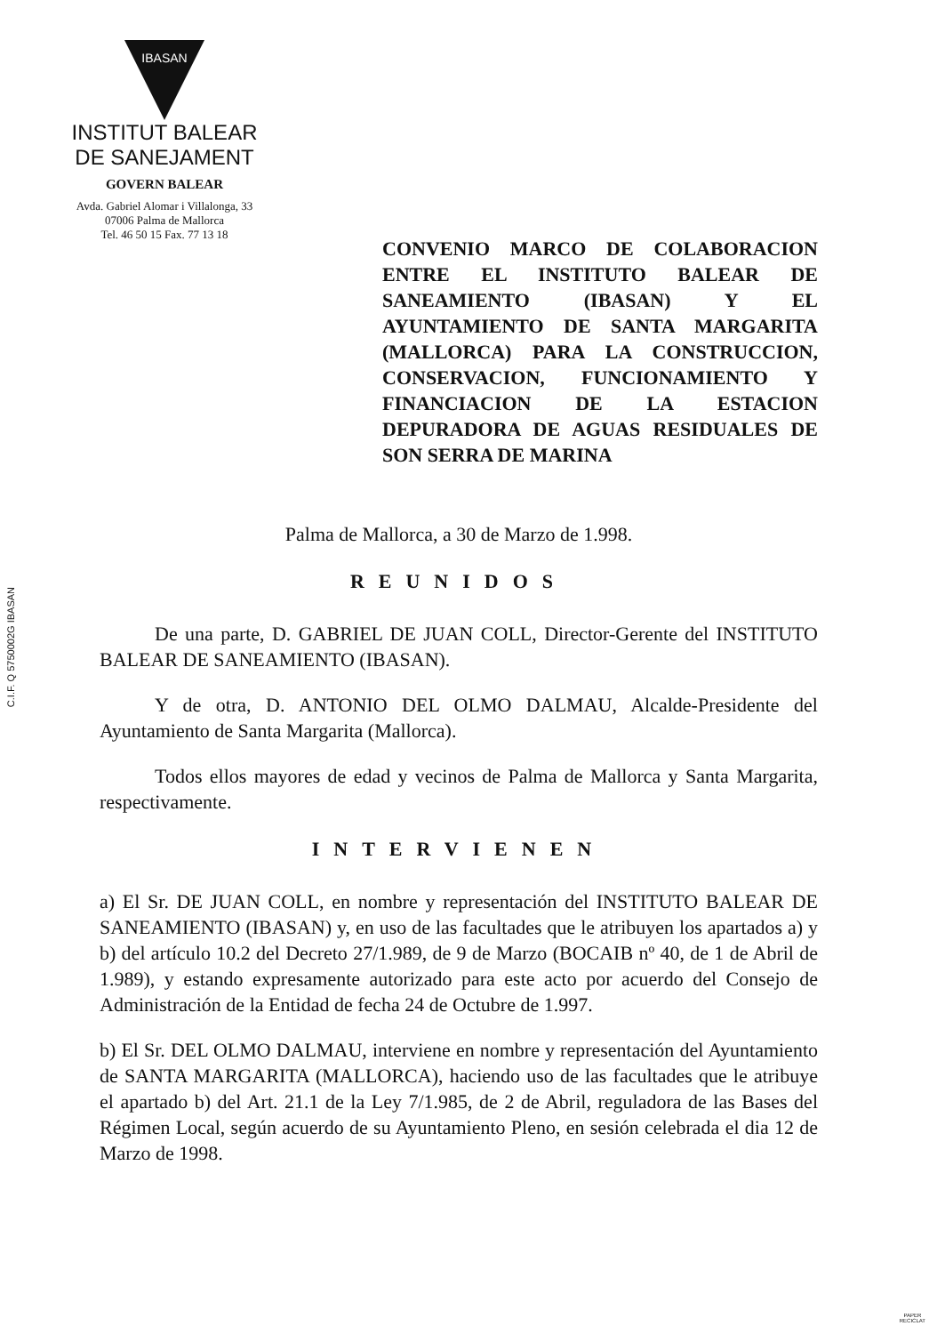IBASAN
INSTITUT BALEAR
DE SANEJAMENT
GOVERN BALEAR
Avda. Gabriel Alomar i Villalonga, 33
07006 Palma de Mallorca
Tel. 46 50 15 Fax. 77 13 18
C.I.F. Q 5750002G IBASAN
CONVENIO MARCO DE COLABORACION ENTRE EL INSTITUTO BALEAR DE SANEAMIENTO (IBASAN) Y EL AYUNTAMIENTO DE SANTA MARGARITA (MALLORCA) PARA LA CONSTRUCCION, CONSERVACION, FUNCIONAMIENTO Y FINANCIACION DE LA ESTACION DEPURADORA DE AGUAS RESIDUALES DE SON SERRA DE MARINA
Palma de Mallorca, a 30 de Marzo de 1.998.
REUNIDOS
De una parte, D. GABRIEL DE JUAN COLL, Director-Gerente del INSTITUTO BALEAR DE SANEAMIENTO (IBASAN).
Y de otra, D. ANTONIO DEL OLMO DALMAU, Alcalde-Presidente del Ayuntamiento de Santa Margarita (Mallorca).
Todos ellos mayores de edad y vecinos de Palma de Mallorca y Santa Margarita, respectivamente.
INTERVIENEN
a) El Sr. DE JUAN COLL, en nombre y representación del INSTITUTO BALEAR DE SANEAMIENTO (IBASAN) y, en uso de las facultades que le atribuyen los apartados a) y b) del artículo 10.2 del Decreto 27/1.989, de 9 de Marzo (BOCAIB nº 40, de 1 de Abril de 1.989), y estando expresamente autorizado para este acto por acuerdo del Consejo de Administración de la Entidad de fecha 24 de Octubre de 1.997.
b) El Sr. DEL OLMO DALMAU, interviene en nombre y representación del Ayuntamiento de SANTA MARGARITA (MALLORCA), haciendo uso de las facultades que le atribuye el apartado b) del Art. 21.1 de la Ley 7/1.985, de 2 de Abril, reguladora de las Bases del Régimen Local, según acuerdo de su Ayuntamiento Pleno, en sesión celebrada el dia 12 de Marzo de 1998.
PAPER
RECICLAT